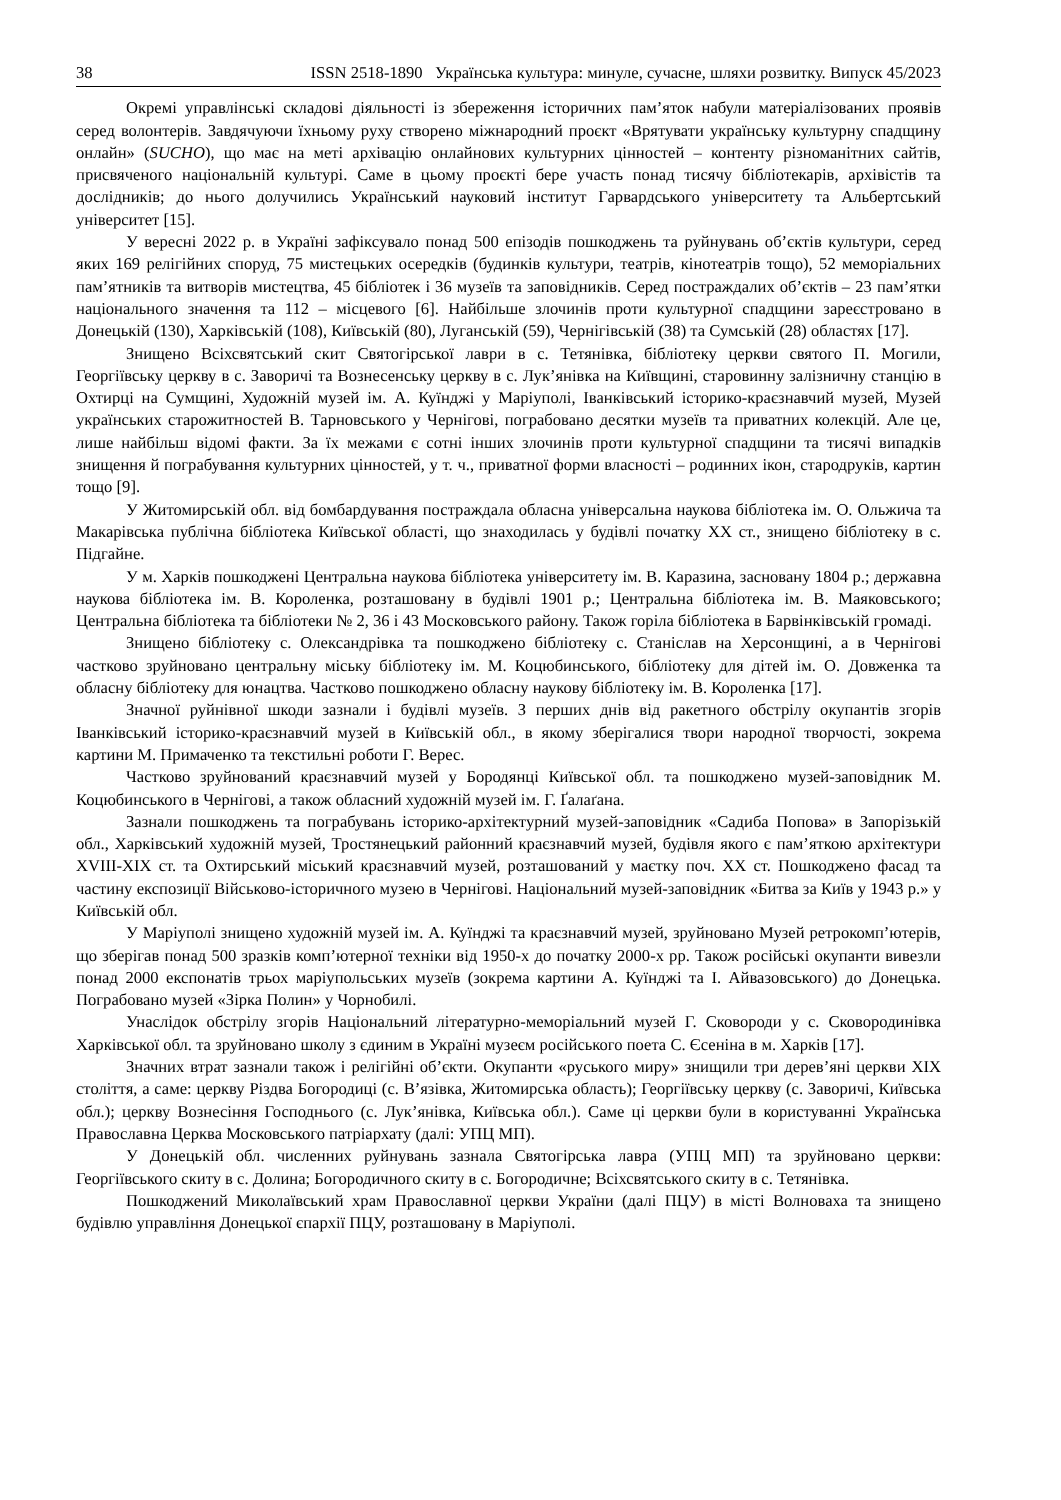38 ISSN 2518-1890 Українська культура: минуле, сучасне, шляхи розвитку. Випуск 45/2023
Окремі управлінські складові діяльності із збереження історичних пам’яток набули матеріалізованих проявів серед волонтерів. Завдячуючи їхньому руху створено міжнародний проєкт «Врятувати українську культурну спадщину онлайн» (SUCHO), що має на меті архівацію онлайнових культурних цінностей – контенту різноманітних сайтів, присвяченого національній культурі. Саме в цьому проєкті бере участь понад тисячу бібліотекарів, архівістів та дослідників; до нього долучились Український науковий інститут Гарвардського університету та Альбертський університет [15].
У вересні 2022 р. в Україні зафіксувало понад 500 епізодів пошкоджень та руйнувань об’єктів культури, серед яких 169 релігійних споруд, 75 мистецьких осередків (будинків культури, театрів, кінотеатрів тощо), 52 меморіальних пам’ятників та витворів мистецтва, 45 бібліотек і 36 музеїв та заповідників. Серед постраждалих об’єктів – 23 пам’ятки національного значення та 112 – місцевого [6]. Найбільше злочинів проти культурної спадщини зареєстровано в Донецькій (130), Харківській (108), Київській (80), Луганській (59), Чернігівській (38) та Сумській (28) областях [17].
Знищено Всіхсвятський скит Святогірської лаври в с. Тетянівка, бібліотеку церкви святого П. Могили, Георгіївську церкву в с. Заворичі та Вознесенську церкву в с. Лук’янівка на Київщині, старовинну залізничну станцію в Охтирці на Сумщині, Художній музей ім. А. Куїнджі у Маріуполі, Іванківський історико-краєзнавчий музей, Музей українських старожитностей В. Тарновського у Чернігові, пограбовано десятки музеїв та приватних колекцій. Але це, лише найбільш відомі факти. За їх межами є сотні інших злочинів проти культурної спадщини та тисячі випадків знищення й пограбування культурних цінностей, у т. ч., приватної форми власності – родинних ікон, стародруків, картин тощо [9].
У Житомирській обл. від бомбардування постраждала обласна універсальна наукова бібліотека ім. О. Ольжича та Макарівська публічна бібліотека Київської області, що знаходилась у будівлі початку ХХ ст., знищено бібліотеку в с. Підгайне.
У м. Харків пошкоджені Центральна наукова бібліотека університету ім. В. Каразина, засновану 1804 р.; державна наукова бібліотека ім. В. Короленка, розташовану в будівлі 1901 р.; Центральна бібліотека ім. В. Маяковського; Центральна бібліотека та бібліотеки № 2, 36 і 43 Московського району. Також горіла бібліотека в Барвінківській громаді.
Знищено бібліотеку с. Олександрівка та пошкоджено бібліотеку с. Станіслав на Херсонщині, а в Чернігові частково зруйновано центральну міську бібліотеку ім. М. Коцюбинського, бібліотеку для дітей ім. О. Довженка та обласну бібліотеку для юнацтва. Частково пошкоджено обласну наукову бібліотеку ім. В. Короленка [17].
Значної руйнівної шкоди зазнали і будівлі музеїв. З перших днів від ракетного обстрілу окупантів згорів Іванківський історико-краєзнавчий музей в Київській обл., в якому зберігалися твори народної творчості, зокрема картини М. Примаченко та текстильні роботи Г. Верес.
Частково зруйнований краєзнавчий музей у Бородянці Київської обл. та пошкоджено музей-заповідник М. Коцюбинського в Чернігові, а також обласний художній музей ім. Г. Ґалаґана.
Зазнали пошкоджень та пограбувань історико-архітектурний музей-заповідник «Садиба Попова» в Запорізькій обл., Харківський художній музей, Тростянецький районний краєзнавчий музей, будівля якого є пам’яткою архітектури XVIII-XIX ст. та Охтирський міський краєзнавчий музей, розташований у маєтку поч. ХХ ст. Пошкоджено фасад та частину експозиції Військово-історичного музею в Чернігові. Національний музей-заповідник «Битва за Київ у 1943 р.» у Київській обл.
У Маріуполі знищено художній музей ім. А. Куїнджі та краєзнавчий музей, зруйновано Музей ретрокомп’ютерів, що зберігав понад 500 зразків комп’ютерної техніки від 1950-х до початку 2000-х рр. Також російські окупанти вивезли понад 2000 експонатів трьох маріупольських музеїв (зокрема картини А. Куїнджі та І. Айвазовського) до Донецька. Пограбовано музей «Зірка Полин» у Чорнобилі.
Унаслідок обстрілу згорів Національний літературно-меморіальний музей Г. Сковороди у с. Сковородинівка Харківської обл. та зруйновано школу з єдиним в Україні музеєм російського поета С. Єсеніна в м. Харків [17].
Значних втрат зазнали також і релігійні об’єкти. Окупанти «руського миру» знищили три дерев’яні церкви XIX століття, а саме: церкву Різдва Богородиці (с. В’язівка, Житомирська область); Георгіївську церкву (с. Заворичі, Київська обл.); церкву Вознесіння Господнього (с. Лук’янівка, Київська обл.). Саме ці церкви були в користуванні Українська Православна Церква Московського патріархату (далі: УПЦ МП).
У Донецькій обл. численних руйнувань зазнала Святогірська лавра (УПЦ МП) та зруйновано церкви: Георгіївського скиту в с. Долина; Богородичного скиту в с. Богородичне; Всіхсвятського скиту в с. Тетянівка.
Пошкоджений Миколаївський храм Православної церкви України (далі ПЦУ) в місті Волноваха та знищено будівлю управління Донецької єпархії ПЦУ, розташовану в Маріуполі.